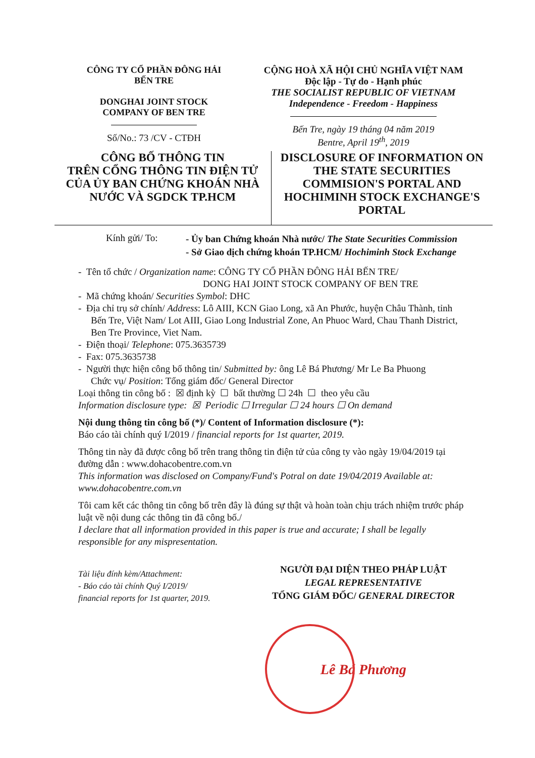CÔNG TY CỔ PHẦN ĐÔNG HẢI
BẾN TRE
DONGHAI JOINT STOCK
COMPANY OF BEN TRE
Số/No.: 73 /CV - CTĐH
CỘNG HOÀ XÃ HỘI CHỦ NGHĨA VIỆT NAM
Độc lập - Tự do - Hạnh phúc
THE SOCIALIST REPUBLIC OF VIETNAM
Independence - Freedom - Happiness
Bến Tre, ngày 19 tháng 04 năm 2019
Bentre, April 19<sup>th</sup>, 2019
CÔNG BỐ THÔNG TIN
TRÊN CỔNG THÔNG TIN ĐIỆN TỬ
CỦA ỦY BAN CHỨNG KHOÁN NHÀ
NƯỚC VÀ SGDCK TP.HCM
DISCLOSURE OF INFORMATION ON
THE STATE SECURITIES
COMMISION'S PORTAL AND
HOCHIMINH STOCK EXCHANGE'S
PORTAL
Kính gửi/ To:
- Ủy ban Chứng khoán Nhà nước/ The State Securities Commission
- Sở Giao dịch chứng khoán TP.HCM/ Hochiminh Stock Exchange
- Tên tổ chức / Organization name: CÔNG TY CỔ PHẦN ĐÔNG HẢI BẾN TRE/
DONG HAI JOINT STOCK COMPANY OF BEN TRE
- Mã chứng khoán/ Securities Symbol: DHC
- Địa chỉ trụ sở chính/ Address: Lô AIII, KCN Giao Long, xã An Phước, huyện Châu Thành, tỉnh Bến Tre, Việt Nam/ Lot AIII, Giao Long Industrial Zone, An Phuoc Ward, Chau Thanh District, Ben Tre Province, Viet Nam.
- Điện thoại/ Telephone: 075.3635739
- Fax: 075.3635738
- Người thực hiện công bố thông tin/ Submitted by: ông Lê Bá Phương/ Mr Le Ba Phuong
Chức vụ/ Position: Tổng giám đốc/ General Director
Loại thông tin công bố : ☒ định kỳ ☐ bất thường ☐ 24h ☐ theo yêu cầu
Information disclosure type: ☒ Periodic ☐ Irregular ☐ 24 hours ☐ On demand
Nội dung thông tin công bố (*)/ Content of Information disclosure (*):
Báo cáo tài chính quý I/2019 / financial reports for 1st quarter, 2019.
Thông tin này đã được công bố trên trang thông tin điện tử của công ty vào ngày 19/04/2019 tại đường dẫn : www.dohacobentre.com.vn
This information was disclosed on Company/Fund's Potral on date 19/04/2019 Available at: www.dohacobentre.com.vn
Tôi cam kết các thông tin công bố trên đây là đúng sự thật và hoàn toàn chịu trách nhiệm trước pháp luật về nội dung các thông tin đã công bố./
I declare that all information provided in this paper is true and accurate; I shall be legally responsible for any mispresentation.
Tài liệu đính kèm/Attachment:
- Báo cáo tài chính Quý I/2019/
financial reports for 1st quarter, 2019.
NGƯỜI ĐẠI DIỆN THEO PHÁP LUẬT
LEGAL REPRESENTATIVE
TỔNG GIÁM ĐỐC/ GENERAL DIRECTOR
Lê Bá Phương